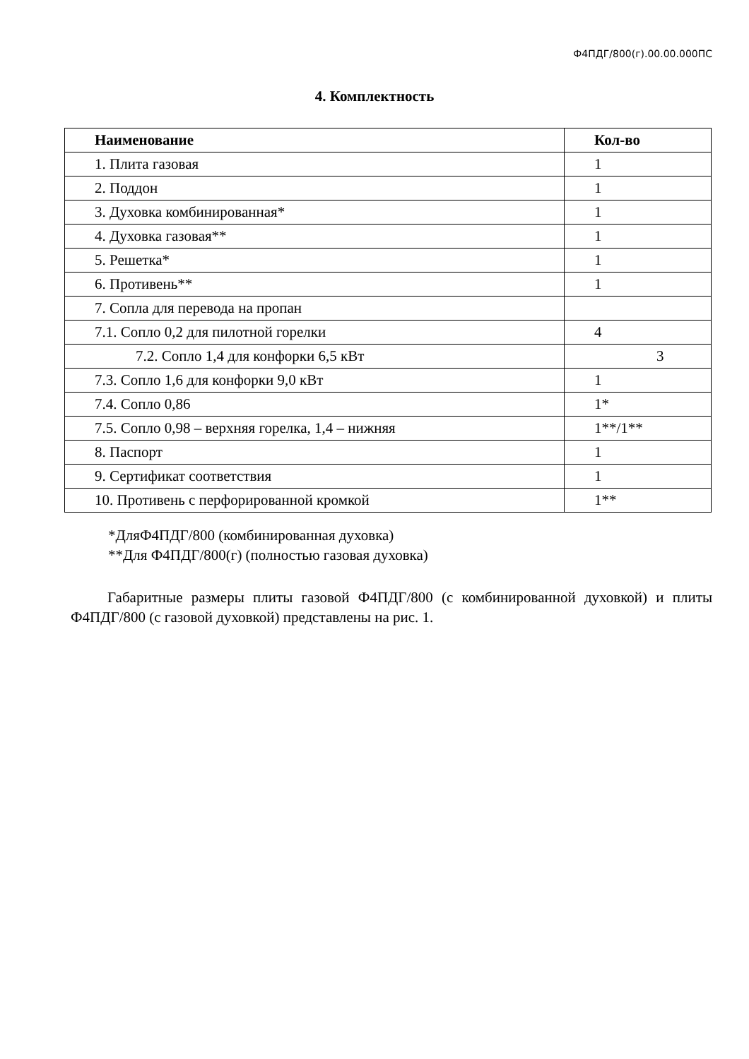Ф4ПДГ/800(г).00.00.000ПС
4. Комплектность
| Наименование | Кол-во |
| --- | --- |
| 1. Плита газовая | 1 |
| 2. Поддон | 1 |
| 3. Духовка комбинированная* | 1 |
| 4. Духовка газовая** | 1 |
| 5. Решетка* | 1 |
| 6. Противень** | 1 |
| 7. Сопла для перевода на пропан | |
| 7.1. Сопло 0,2 для пилотной горелки | 4 |
| 7.2. Сопло 1,4 для конфорки 6,5 кВт | 3 |
| 7.3. Сопло 1,6 для конфорки 9,0 кВт | 1 |
| 7.4. Сопло 0,86 | 1* |
| 7.5. Сопло 0,98 – верхняя горелка, 1,4 – нижняя | 1**/1** |
| 8. Паспорт | 1 |
| 9. Сертификат соответствия | 1 |
| 10. Противень с перфорированной кромкой | 1** |
*ДляФ4ПДГ/800 (комбинированная духовка)
**Для Ф4ПДГ/800(г) (полностью газовая духовка)
Габаритные размеры плиты газовой Ф4ПДГ/800 (с комбинированной духовкой) и плиты Ф4ПДГ/800 (с газовой духовкой) представлены на рис. 1.